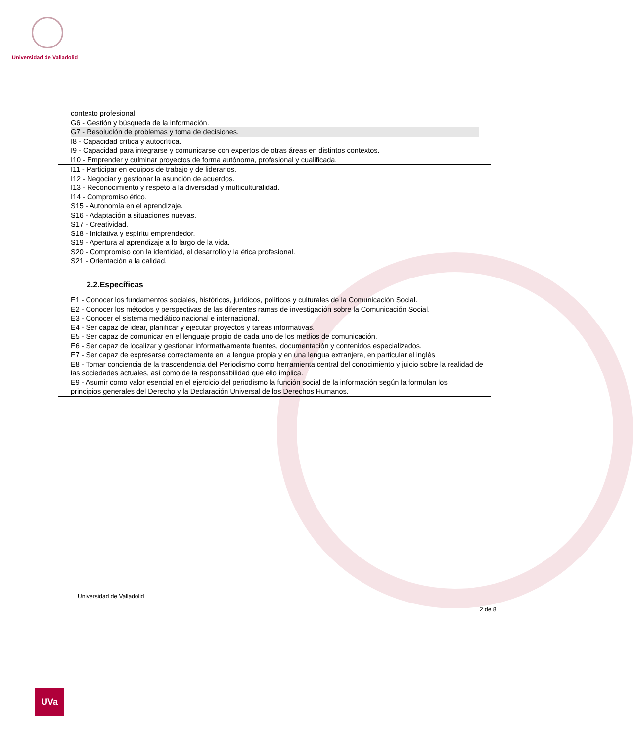Universidad de Valladolid
contexto profesional.
G6 - Gestión y búsqueda de la información.
G7 - Resolución de problemas y toma de decisiones.
I8 - Capacidad crítica y autocrítica.
I9 - Capacidad para integrarse y comunicarse con expertos de otras áreas en distintos contextos.
I10 - Emprender y culminar proyectos de forma autónoma, profesional y cualificada.
I11 - Participar en equipos de trabajo y de liderarlos.
I12 - Negociar y gestionar la asunción de acuerdos.
I13 - Reconocimiento y respeto a la diversidad y multiculturalidad.
I14 - Compromiso ético.
S15 - Autonomía en el aprendizaje.
S16 - Adaptación a situaciones nuevas.
S17 - Creatividad.
S18 - Iniciativa y espíritu emprendedor.
S19 - Apertura al aprendizaje a lo largo de la vida.
S20 - Compromiso con la identidad, el desarrollo y la ética profesional.
S21 - Orientación a la calidad.
2.2.Específicas
E1 - Conocer los fundamentos sociales, históricos, jurídicos, políticos y culturales de la Comunicación Social.
E2 - Conocer los métodos y perspectivas de las diferentes ramas de investigación sobre la Comunicación Social.
E3 - Conocer el sistema mediático nacional e internacional.
E4 - Ser capaz de idear, planificar y ejecutar proyectos y tareas informativas.
E5 - Ser capaz de comunicar en el lenguaje propio de cada uno de los medios de comunicación.
E6 - Ser capaz de localizar y gestionar informativamente fuentes, documentación y contenidos especializados.
E7 - Ser capaz de expresarse correctamente en la lengua propia y en una lengua extranjera, en particular el inglés
E8 - Tomar conciencia de la trascendencia del Periodismo como herramienta central del conocimiento y juicio sobre la realidad de las sociedades actuales, así como de la responsabilidad que ello implica.
E9 - Asumir como valor esencial en el ejercicio del periodismo la función social de la información según la formulan los
principios generales del Derecho y la Declaración Universal de los Derechos Humanos.
Universidad de Valladolid
2 de 8
UVa